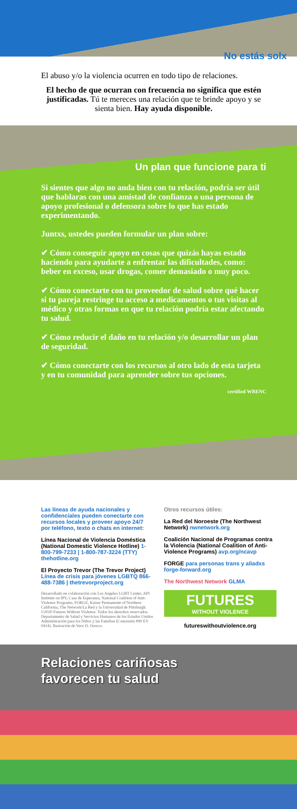No estás solx
El abuso y/o la violencia ocurren en todo tipo de relaciones.
El hecho de que ocurran con frecuencia no significa que estén justificadas. Tú te mereces una relación que te brinde apoyo y se sienta bien. Hay ayuda disponible.
Un plan que funcione para ti
Si sientes que algo no anda bien con tu relación, podría ser útil que hablaras con una amistad de confianza o una persona de apoyo profesional o defensora sobre lo que has estado experimentando.
Juntxs, ustedes pueden formular un plan sobre:
✔ Cómo conseguir apoyo en cosas que quizás hayas estado haciendo para ayudarte a enfrentar las dificultades, como: beber en exceso, usar drogas, comer demasiado o muy poco.
✔ Cómo conectarte con tu proveedor de salud sobre qué hacer si tu pareja restringe tu acceso a medicamentos o tus visitas al médico y otras formas en que tu relación podría estar afectando tu salud.
✔ Cómo reducir el daño en tu relación y/o desarrollar un plan de seguridad.
✔ Cómo conectarte con los recursos al otro lado de esta tarjeta y en tu comunidad para aprender sobre tus opciones.
certified WBENC
Las líneas de ayuda nacionales y confidenciales pueden conectarte con recursos locales y proveer apoyo 24/7 por teléfono, texto o chats en internet:
Línea Nacional de Violencia Doméstica (National Domestic Violence Hotline) 1-800-799-7233 | 1-800-787-3224 (TTY) thehotline.org
El Proyecto Trevor (The Trevor Project) Línea de crisis para jóvenes LGBTQ 866-488-7386 | thetrevorproject.org
Desarrollado en colaboración con Los Angeles LGBT Center, API Institute on IPV, Casa de Esperanza, National Coalition of Anti-Violence Programs, FORGE, Kaiser Permanente of Northern California, The Network/La Red y la Universidad de Pittsburgh. ©2020 Futures Without Violence. Todos los derechos reservados. Departamento de Salud y Servicios Humanos de los Estados Unidos Administración para los Niños y las Familias (Concesión #90 EV 0414). Ilustración de Vero D. Orozco.
Otros recursos útiles:
La Red del Noroeste (The Northwest Network) nwnetwork.org
Coalición Nacional de Programas contra la Violencia (National Coalition of Anti-Violence Programs) avp.org/ncavp
FORGE para personas trans y aliadxs forge-forward.org
The Northwest Network GLMA
FUTURES
WITHOUT VIOLENCE
futureswithoutviolence.org
Relaciones cariñosas
favorecen tu salud